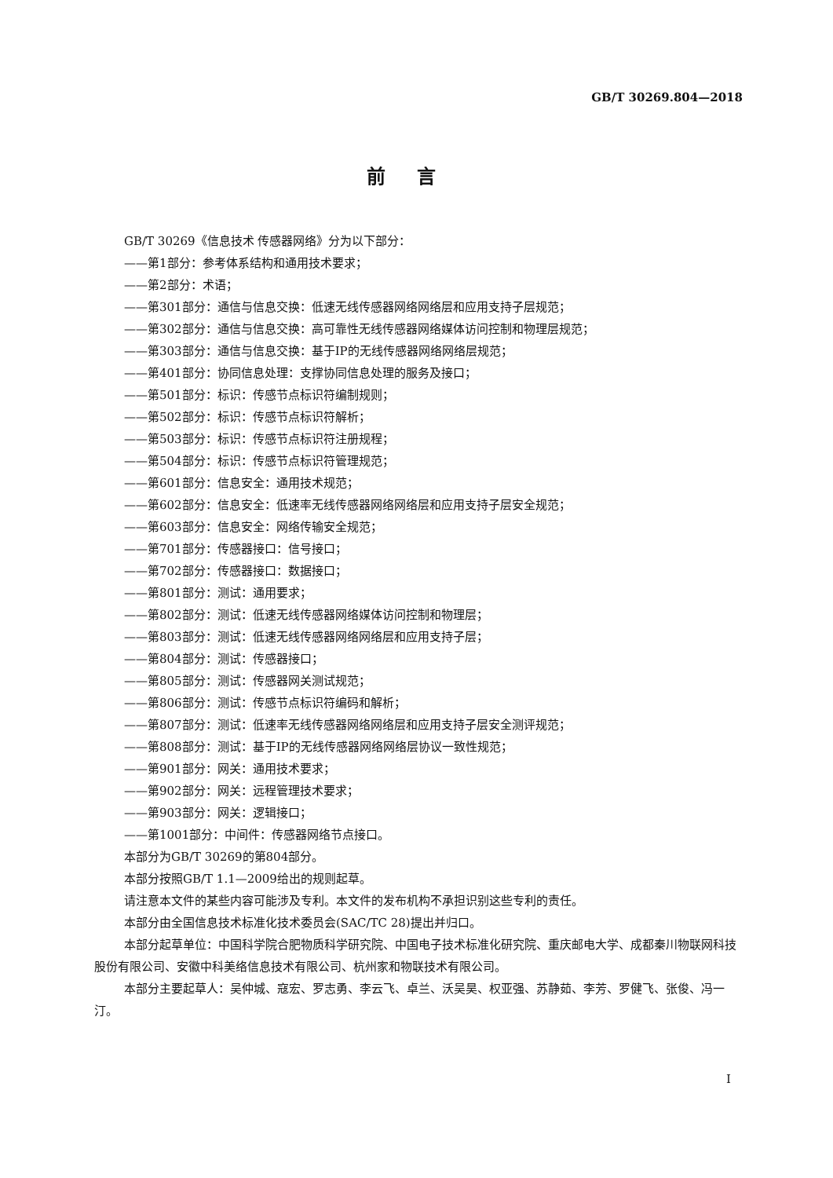GB/T 30269.804—2018
前言
GB/T 30269《信息技术 传感器网络》分为以下部分：
——第1部分：参考体系结构和通用技术要求；
——第2部分：术语；
——第301部分：通信与信息交换：低速无线传感器网络网络层和应用支持子层规范；
——第302部分：通信与信息交换：高可靠性无线传感器网络媒体访问控制和物理层规范；
——第303部分：通信与信息交换：基于IP的无线传感器网络网络层规范；
——第401部分：协同信息处理：支撑协同信息处理的服务及接口；
——第501部分：标识：传感节点标识符编制规则；
——第502部分：标识：传感节点标识符解析；
——第503部分：标识：传感节点标识符注册规程；
——第504部分：标识：传感节点标识符管理规范；
——第601部分：信息安全：通用技术规范；
——第602部分：信息安全：低速率无线传感器网络网络层和应用支持子层安全规范；
——第603部分：信息安全：网络传输安全规范；
——第701部分：传感器接口：信号接口；
——第702部分：传感器接口：数据接口；
——第801部分：测试：通用要求；
——第802部分：测试：低速无线传感器网络媒体访问控制和物理层；
——第803部分：测试：低速无线传感器网络网络层和应用支持子层；
——第804部分：测试：传感器接口；
——第805部分：测试：传感器网关测试规范；
——第806部分：测试：传感节点标识符编码和解析；
——第807部分：测试：低速率无线传感器网络网络层和应用支持子层安全测评规范；
——第808部分：测试：基于IP的无线传感器网络网络层协议一致性规范；
——第901部分：网关：通用技术要求；
——第902部分：网关：远程管理技术要求；
——第903部分：网关：逻辑接口；
——第1001部分：中间件：传感器网络节点接口。
本部分为GB/T 30269的第804部分。
本部分按照GB/T 1.1—2009给出的规则起草。
请注意本文件的某些内容可能涉及专利。本文件的发布机构不承担识别这些专利的责任。
本部分由全国信息技术标准化技术委员会(SAC/TC 28)提出并归口。
本部分起草单位：中国科学院合肥物质科学研究院、中国电子技术标准化研究院、重庆邮电大学、成都秦川物联网科技股份有限公司、安徽中科美络信息技术有限公司、杭州家和物联技术有限公司。
本部分主要起草人：吴仲城、寇宏、罗志勇、李云飞、卓兰、沃吴昊、权亚强、苏静茹、李芳、罗健飞、张俊、冯一汀。
I